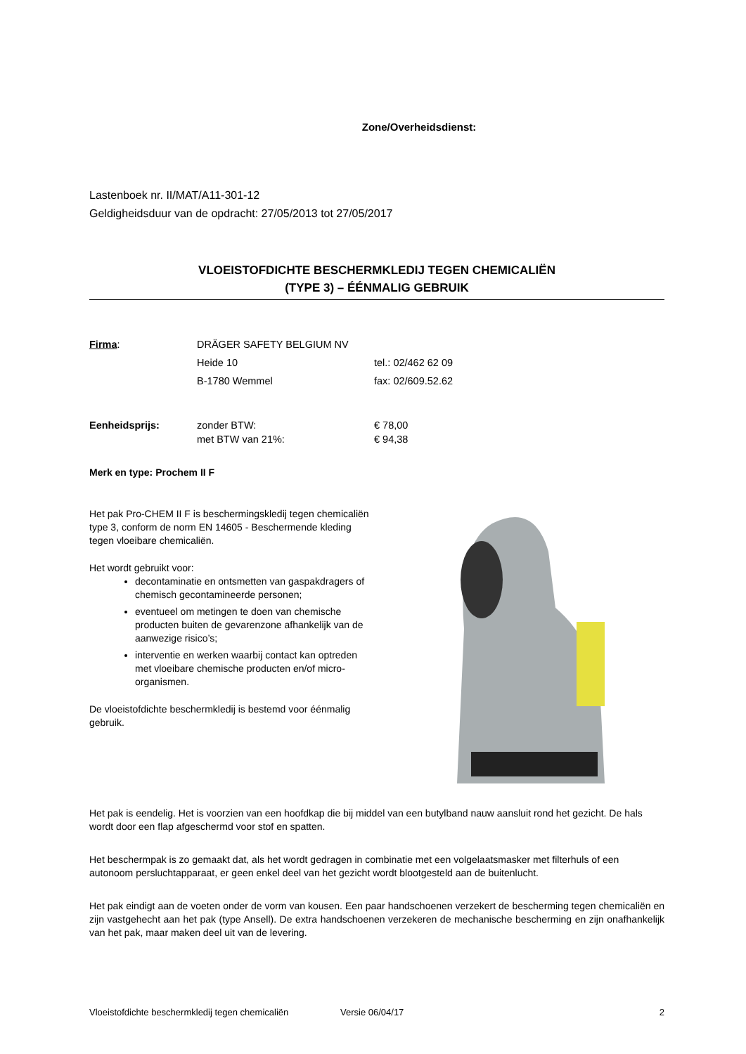Zone/Overheidsdienst:
Lastenboek nr. II/MAT/A11-301-12
Geldigheidsduur van de opdracht: 27/05/2013 tot 27/05/2017
VLOEISTOFDICHTE BESCHERMKLEDIJ TEGEN CHEMICALIËN
(TYPE 3) – ÉÉNMALIG GEBRUIK
Firma: DRÄGER SAFETY BELGIUM NV
Heide 10
B-1780 Wemmel
tel.: 02/462 62 09
fax: 02/609.52.62
Eenheidsprijs: zonder BTW:
met BTW van 21%:
€ 78,00
€ 94,38
Merk en type: Prochem II F
Het pak Pro-CHEM II F is beschermingskledij tegen chemicaliën type 3, conform de norm EN 14605 - Beschermende kleding tegen vloeibare chemicaliën.
Het wordt gebruikt voor:
decontaminatie en ontsmetten van gaspakdragers of chemisch gecontamineerde personen;
eventueel om metingen te doen van chemische producten buiten de gevarenzone afhankelijk van de aanwezige risico’s;
interventie en werken waarbij contact kan optreden met vloeibare chemische producten en/of micro-organismen.
De vloeistofdichte beschermkledij is bestemd voor éénmalig gebruik.
Het pak is eendelig. Het is voorzien van een hoofdkap die bij middel van een butylband nauw aansluit rond het gezicht. De hals wordt door een flap afgeschermd voor stof en spatten.
Het beschermpak is zo gemaakt dat, als het wordt gedragen in combinatie met een volgelaatsmasker met filterhuls of een autonoom persluchtapparaat, er geen enkel deel van het gezicht wordt blootgesteld aan de buitenlucht.
Het pak eindigt aan de voeten onder de vorm van kousen. Een paar handschoenen verzekert de bescherming tegen chemicaliën en zijn vastgehecht aan het pak (type Ansell). De extra handschoenen verzekeren de mechanische bescherming en zijn onafhankelijk van het pak, maar maken deel uit van de levering.
Vloeistofdichte beschermkledij tegen chemicaliën Versie 06/04/17 2